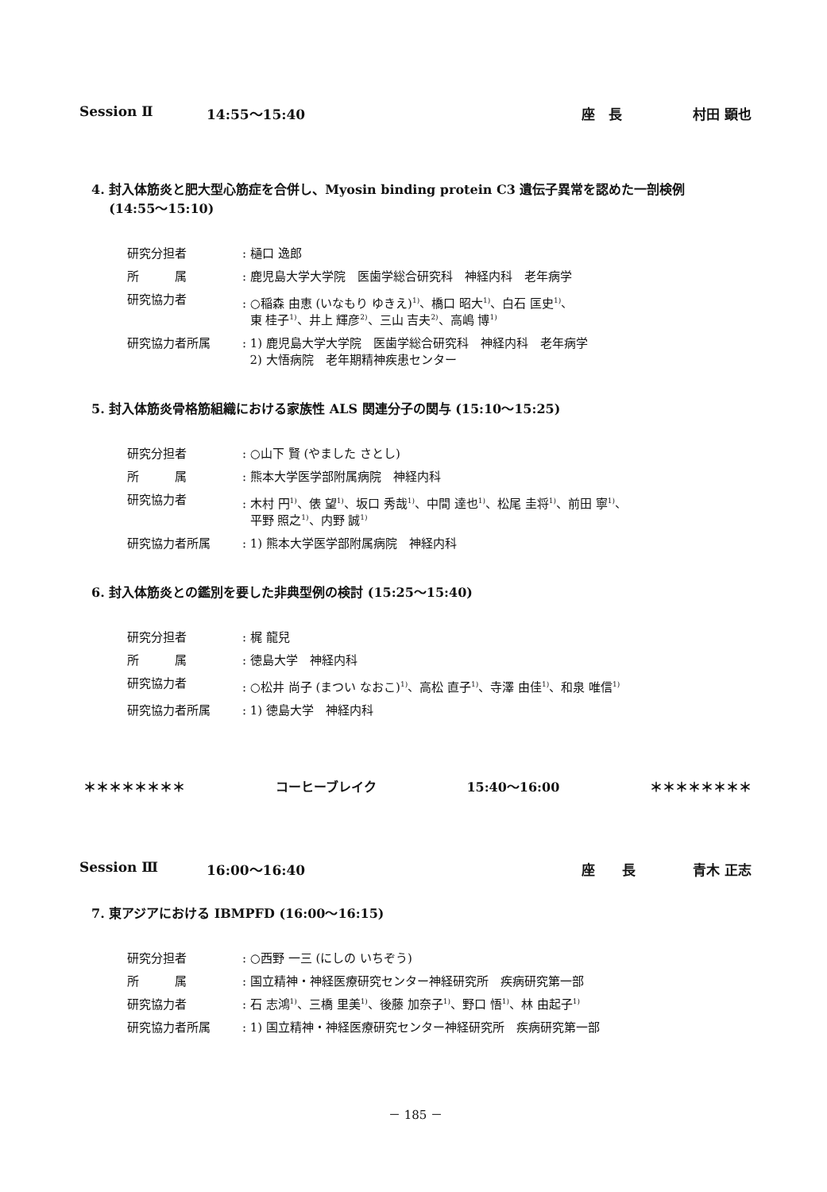Session Ⅱ 14:55～15:40 座　長 村田 顕也
4. 封入体筋炎と肥大型心筋症を合併し、Myosin binding protein C3 遺伝子異常を認めた一剖検例
(14:55～15:10)
| 研究分担者 | : 樋口 逸郎 |
| 所 属 | : 鹿児島大学大学院 医歯学総合研究科 神経内科 老年病学 |
| 研究協力者 | : ○稲森 由恵 (いなもり ゆきえ)<sup>1)</sup>、橋口 昭大<sup>1)</sup>、白石 匡史<sup>1)</sup>、 東 桂子<sup>1)</sup>、井上 輝彦<sup>2)</sup>、三山 吉夫<sup>2)</sup>、高嶋 博<sup>1)</sup> |
| 研究協力者所属 | : 1) 鹿児島大学大学院 医歯学総合研究科 神経内科 老年病学 2) 大悟病院 老年期精神疾患センター |
5. 封入体筋炎骨格筋組織における家族性 ALS 関連分子の関与 (15:10～15:25)
| 研究分担者 | : ○山下 賢 (やました さとし) |
| 所 属 | : 熊本大学医学部附属病院 神経内科 |
| 研究協力者 | : 木村 円<sup>1)</sup>、俵 望<sup>1)</sup>、坂口 秀哉<sup>1)</sup>、中間 達也<sup>1)</sup>、松尾 圭将<sup>1)</sup>、前田 寧<sup>1)</sup>、 平野 照之<sup>1)</sup>、内野 誠<sup>1)</sup> |
| 研究協力者所属 | : 1) 熊本大学医学部附属病院 神経内科 |
6. 封入体筋炎との鑑別を要した非典型例の検討 (15:25～15:40)
| 研究分担者 | : 梶 龍兒 |
| 所 属 | : 徳島大学 神経内科 |
| 研究協力者 | : ○松井 尚子 (まつい なおこ)<sup>1)</sup>、高松 直子<sup>1)</sup>、寺澤 由佳<sup>1)</sup>、和泉 唯信<sup>1)</sup> |
| 研究協力者所属 | : 1) 徳島大学 神経内科 |
＊＊＊＊＊＊＊＊ コーヒーブレイク 15:40～16:00 ＊＊＊＊＊＊＊＊
Session Ⅲ 16:00～16:40 座　　長 青木 正志
7. 東アジアにおける IBMPFD (16:00～16:15)
| 研究分担者 | : ○西野 一三 (にしの いちぞう) |
| 所 属 | : 国立精神・神経医療研究センター神経研究所 疾病研究第一部 |
| 研究協力者 | : 石 志鴻<sup>1)</sup>、三橋 里美<sup>1)</sup>、後藤 加奈子<sup>1)</sup>、野口 悟<sup>1)</sup>、林 由起子<sup>1)</sup> |
| 研究協力者所属 | : 1) 国立精神・神経医療研究センター神経研究所 疾病研究第一部 |
－ 185 －